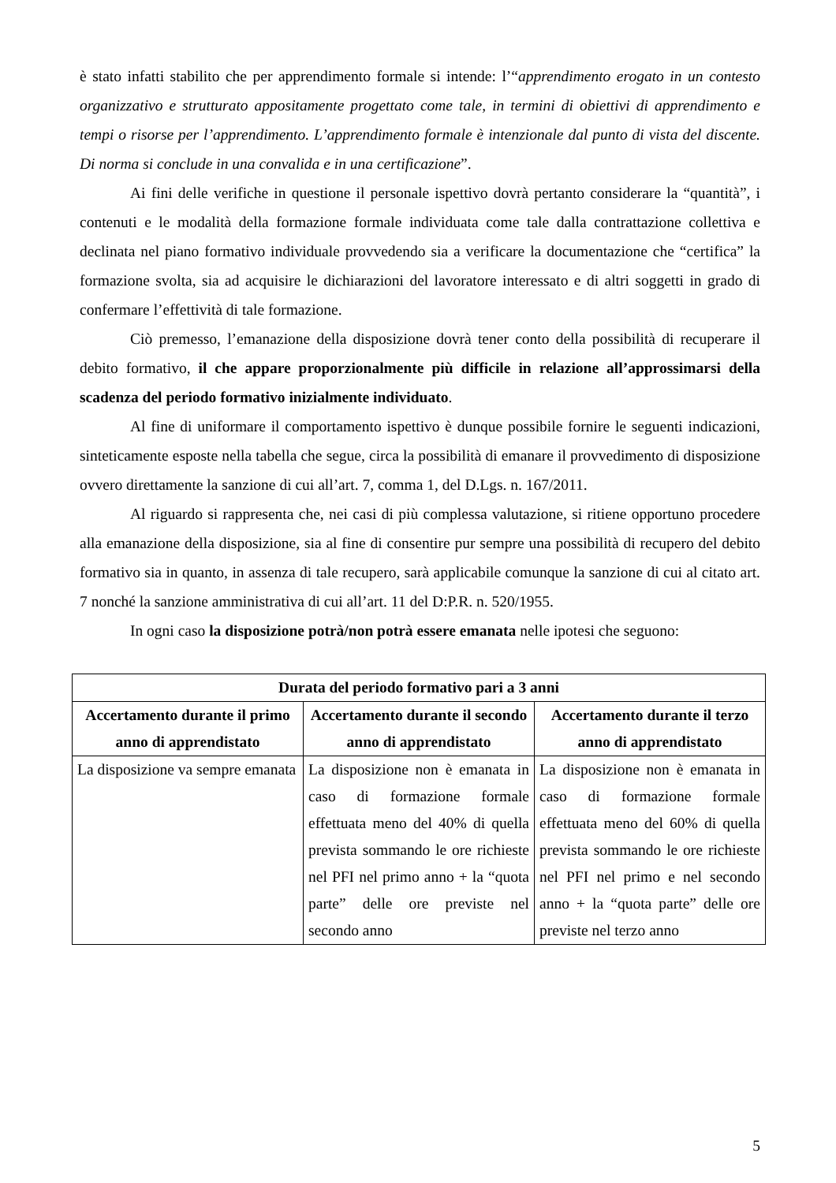è stato infatti stabilito che per apprendimento formale si intende: l’“apprendimento erogato in un contesto organizzativo e strutturato appositamente progettato come tale, in termini di obiettivi di apprendimento e tempi o risorse per l’apprendimento. L’apprendimento formale è intenzionale dal punto di vista del discente. Di norma si conclude in una convalida e in una certificazione”.
Ai fini delle verifiche in questione il personale ispettivo dovrà pertanto considerare la “quantità”, i contenuti e le modalità della formazione formale individuata come tale dalla contrattazione collettiva e declinata nel piano formativo individuale provvedendo sia a verificare la documentazione che “certifica” la formazione svolta, sia ad acquisire le dichiarazioni del lavoratore interessato e di altri soggetti in grado di confermare l’effettività di tale formazione.
Ciò premesso, l’emanazione della disposizione dovrà tener conto della possibilità di recuperare il debito formativo, il che appare proporzionalmente più difficile in relazione all’approssimarsi della scadenza del periodo formativo inizialmente individuato.
Al fine di uniformare il comportamento ispettivo è dunque possibile fornire le seguenti indicazioni, sinteticamente esposte nella tabella che segue, circa la possibilità di emanare il provvedimento di disposizione ovvero direttamente la sanzione di cui all’art. 7, comma 1, del D.Lgs. n. 167/2011.
Al riguardo si rappresenta che, nei casi di più complessa valutazione, si ritiene opportuno procedere alla emanazione della disposizione, sia al fine di consentire pur sempre una possibilità di recupero del debito formativo sia in quanto, in assenza di tale recupero, sarà applicabile comunque la sanzione di cui al citato art. 7 nonché la sanzione amministrativa di cui all’art. 11 del D:P.R. n. 520/1955.
In ogni caso la disposizione potrà/non potrà essere emanata nelle ipotesi che seguono:
| Durata del periodo formativo pari a 3 anni | | |
| --- | --- | --- |
| Accertamento durante il primo anno di apprendistato | Accertamento durante il secondo anno di apprendistato | Accertamento durante il terzo anno di apprendistato |
| La disposizione va sempre emanata | La disposizione non è emanata in caso di formazione formale effettuata meno del 40% di quella prevista sommando le ore richieste nel PFI nel primo anno + la “quota parte” delle ore previste nel secondo anno | La disposizione non è emanata in caso di formazione formale effettuata meno del 60% di quella prevista sommando le ore richieste nel PFI nel primo e nel secondo anno + la “quota parte” delle ore previste nel terzo anno |
5